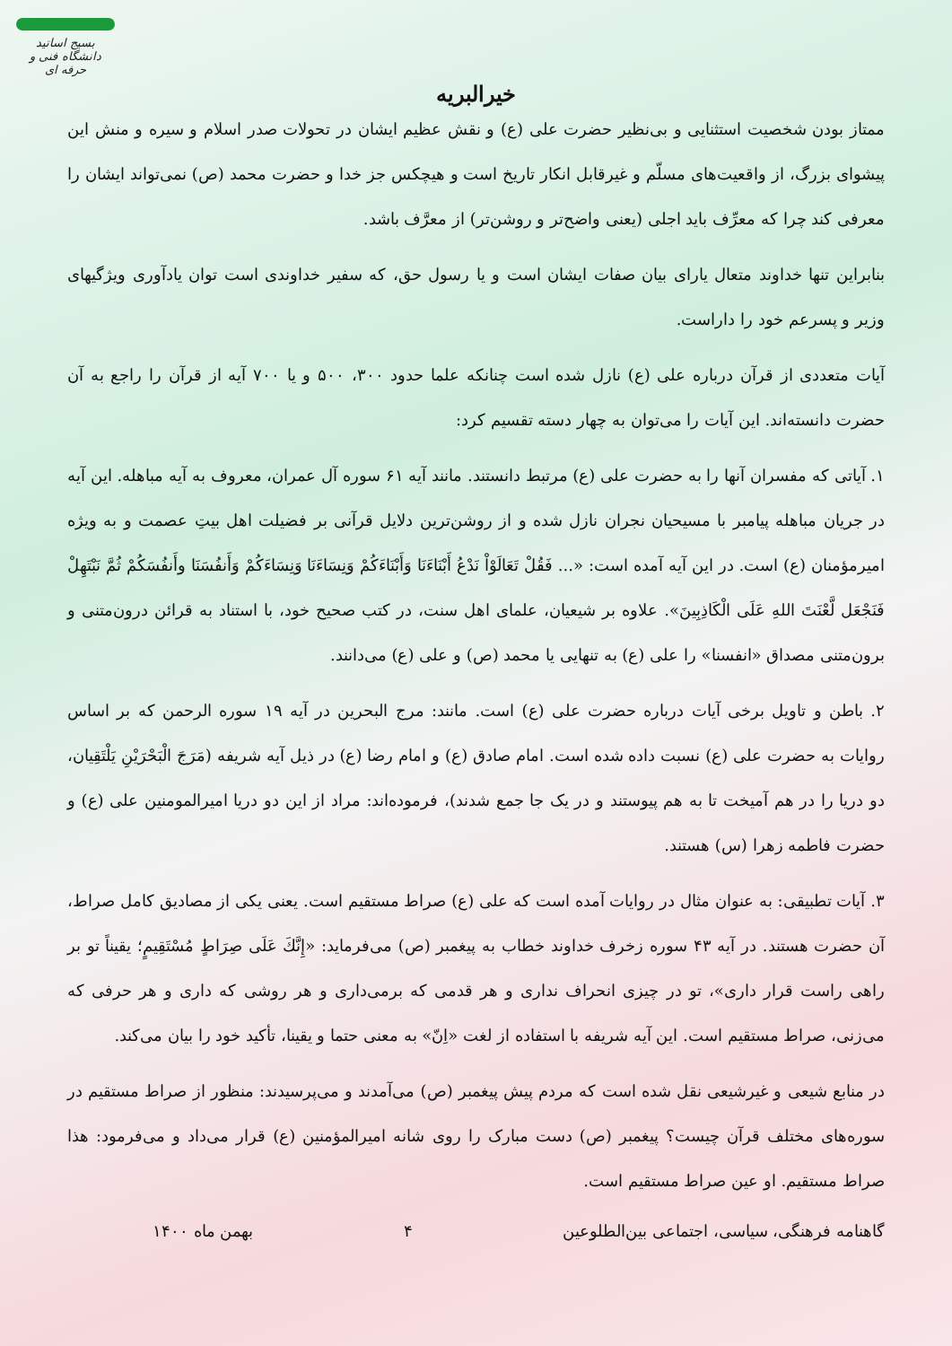بسیج اساتید
دانشگاه فنی و حرفه ای
خیرالبریه
ممتاز بودن شخصیت استثنایی و بی‌نظیر حضرت علی (ع) و نقش عظیم ایشان در تحولات صدر اسلام و سیره و منش این پیشوای بزرگ، از واقعیت‌های مسلّم و غیرقابل انکار تاریخ است و هیچکس جز خدا و حضرت محمد (ص) نمی‌تواند ایشان را معرفی کند چرا که معرِّف باید اجلی (یعنی واضح‌تر و روشن‌تر) از معرَّف باشد.
بنابراین تنها خداوند متعال یارای بیان صفات ایشان است و یا رسول حق، که سفیر خداوندی است توان یادآوری ویژگیهای وزیر و پسرعم خود را داراست.
آیات متعددی از قرآن درباره علی (ع) نازل شده است چنانکه علما حدود ۳۰۰، ۵۰۰ و یا ۷۰۰ آیه از قرآن را راجع به آن حضرت دانسته‌اند. این آیات را می‌توان به چهار دسته تقسیم کرد:
۱. آیاتی که مفسران آنها را به حضرت علی (ع) مرتبط دانستند. مانند آیه ۶۱ سوره آل عمران، معروف به آیه مباهله. این آیه در جریان مباهله پیامبر با مسیحیان نجران نازل شده و از روشن‌ترین دلایل قرآنی بر فضیلت اهل بیتِ عصمت و به ویژه امیرمؤمنان (ع) است. در این آیه آمده است: «... فَقُلْ تَعَالَوْاْ نَدْعُ أَبْنَاءَنَا وَأَبْنَاءَكُمْ وَنِسَاءَنَا وَنِسَاءَكُمْ وَأَنفُسَنَا وأَنفُسَكُمْ ثُمَّ نَبْتَهِلْ فَنَجْعَل لَّعْنَتَ اللهِ عَلَى الْكَاذِبِينَ». علاوه بر شیعیان، علمای اهل سنت، در کتب صحیح خود، با استناد به قرائن درون‌متنی و برون‌متنی مصداق «انفسنا» را علی (ع) به تنهایی یا محمد (ص) و علی (ع) می‌دانند.
۲. باطن و تاویل برخی آیات درباره حضرت علی (ع) است. مانند: مرج البحرین در آیه ۱۹ سوره الرحمن که بر اساس روایات به حضرت علی (ع) نسبت داده شده است. امام صادق (ع) و امام رضا (ع) در ذیل آیه شریفه (مَرَجَ الْبَحْرَيْنِ يَلْتَقِيان، دو دریا را در هم آمیخت تا به هم پیوستند و در یک جا جمع شدند)، فرموده‌اند: مراد از این دو دریا امیرالمومنین علی (ع) و حضرت فاطمه زهرا (س) هستند.
۳. آیات تطبیقی: به عنوان مثال در روایات آمده است که علی (ع) صراط مستقیم است. یعنی یکی از مصادیق کامل صراط، آن حضرت هستند. در آیه ۴۳ سوره زخرف خداوند خطاب به پیغمبر (ص) می‌فرماید: «إِنَّكَ عَلَى صِرَاطٍ مُسْتَقِيمٍ؛ یقیناً تو بر راهی راست قرار داری»، تو در چیزی انحراف نداری و هر قدمی که برمی‌داری و هر روشی که داری و هر حرفی که می‌زنی، صراط مستقیم است. این آیه شریفه با استفاده از لغت «اِنّ» به معنی حتما و یقینا، تأکید خود را بیان می‌کند.
در منابع شیعی و غیرشیعی نقل شده است که مردم پیش پیغمبر (ص) می‌آمدند و می‌پرسیدند: منظور از صراط مستقیم در سوره‌های مختلف قرآن چیست؟ پیغمبر (ص) دست مبارک را روی شانه امیرالمؤمنین (ع) قرار می‌داد و می‌فرمود: هذا صراط مستقیم. او عین صراط مستقیم است.
گاهنامه فرهنگی، سیاسی، اجتماعی بین‌الطلوعین ۴ بهمن ماه ۱۴۰۰